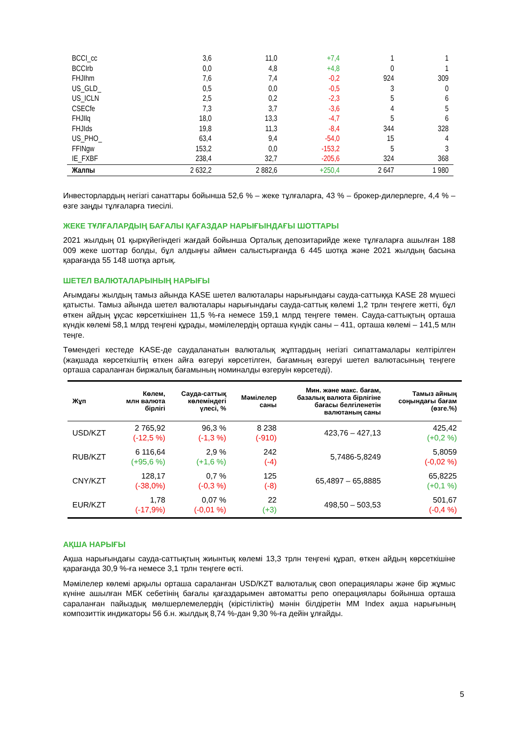| BCCI_cc | 3,6 | 11,0 | +7,4 | 1 | 1 |
| BCCIrb | 0,0 | 4,8 | +4,8 | 0 | 1 |
| FHJIhm | 7,6 | 7,4 | -0,2 | 924 | 309 |
| US_GLD_ | 0,5 | 0,0 | -0,5 | 3 | 0 |
| US_ICLN | 2,5 | 0,2 | -2,3 | 5 | 6 |
| CSECfe | 7,3 | 3,7 | -3,6 | 4 | 5 |
| FHJIlq | 18,0 | 13,3 | -4,7 | 5 | 6 |
| FHJIds | 19,8 | 11,3 | -8,4 | 344 | 328 |
| US_PHO_ | 63,4 | 9,4 | -54,0 | 15 | 4 |
| FFINgw | 153,2 | 0,0 | -153,2 | 5 | 3 |
| IE_FXBF | 238,4 | 32,7 | -205,6 | 324 | 368 |
| Жалпы | 2 632,2 | 2 882,6 | +250,4 | 2 647 | 1 980 |
Инвесторлардың негізгі санаттары бойынша 52,6 % – жеке тұлғаларға, 43 % – брокер-дилерлерге, 4,4 % – өзге заңды тұлғаларға тиесілі.
ЖЕКЕ ТҰЛҒАЛАРДЫҢ БАҒАЛЫ ҚАҒАЗДАР НАРЫҒЫНДАҒЫ ШОТТАРЫ
2021 жылдың 01 қыркүйегіндегі жағдай бойынша Орталық депозитарийде жеке тұлғаларға ашылған 188 009 жеке шоттар болды, бұл алдыңғы аймен салыстырғанда 6 445 шотқа және 2021 жылдың басына қарағанда 55 148 шотқа артық.
ШЕТЕЛ ВАЛЮТАЛАРЫНЫҢ НАРЫҒЫ
Ағымдағы жылдың тамыз айында KASE шетел валюталары нарығындағы сауда-саттыққа KASE 28 мүшесі қатысты. Тамыз айында шетел валюталары нарығындағы сауда-саттық көлемі 1,2 трлн теңгеге жетті, бұл өткен айдың ұқсас көрсеткішінен 11,5 %-ға немесе 159,1 млрд теңгеге төмен. Сауда-саттықтың орташа күндік көлемі 58,1 млрд теңгені құрады, мәмілелердің орташа күндік саны – 411, орташа көлемі – 141,5 млн теңге.
Төмендегі кестеде KASE-де саудаланатын валюталық жұптардың негізгі сипаттамалары келтірілген (жақшада көрсеткіштің өткен айға өзгеруі көрсетілген, бағамның өзгеруі шетел валютасының теңгеге орташа сараланған биржалық бағамының номиналды өзгеруін көрсетеді).
| Жұп | Көлем, млн валюта бірлігі | Сауда-саттық көлеміндегі үлесі, % | Мәмілелер саны | Мин. және макс. бағам, базалық валюта бірлігіне бағасы белгіленетін валютаның саны | Тамыз айның соңындағы бағам (өзге.%) |
| --- | --- | --- | --- | --- | --- |
| USD/KZT | 2 765,92 (-12,5 %) | 96,3 % (-1,3 %) | 8 238 (-910) | 423,76 – 427,13 | 425,42 (+0,2 %) |
| RUB/KZT | 6 116,64 (+95,6 %) | 2,9 % (+1,6 %) | 242 (-4) | 5,7486-5,8249 | 5,8059 (-0,02 %) |
| CNY/KZT | 128,17 (-38,0%) | 0,7 % (-0,3 %) | 125 (-8) | 65,4897 – 65,8885 | 65,8225 (+0,1 %) |
| EUR/KZT | 1,78 (-17,9%) | 0,07 % (-0,01 %) | 22 (+3) | 498,50 – 503,53 | 501,67 (-0,4 %) |
АҚША НАРЫҒЫ
Ақша нарығындағы сауда-саттықтың жиынтық көлемі 13,3 трлн теңгені құрап, өткен айдың көрсеткішіне қарағанда 30,9 %-ға немесе 3,1 трлн теңгеге өсті.
Мәмілелер көлемі арқылы орташа сараланған USD/KZT валюталық своп операциялары және бір жұмыс күніне ашылған МБК себетінің бағалы қағаздарымен автоматты репо операциялары бойынша орташа сараланған пайыздық мөлшерлемелердің (кірістіліктің) мәнін білдіретін MM Index ақша нарығының композиттік индикаторы 56 б.н. жылдық 8,74 %-дан 9,30 %-ға дейін ұлғайды.
5